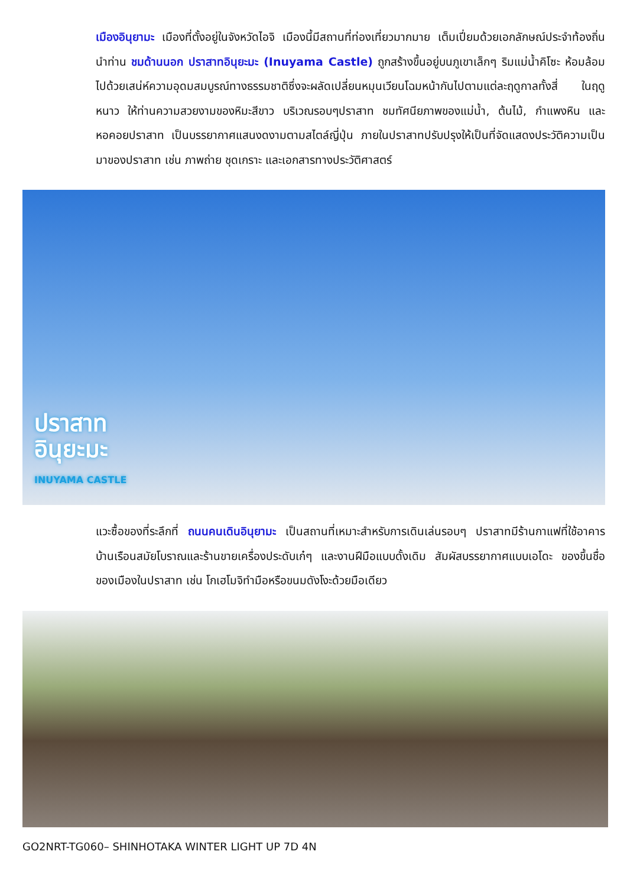เมืองอินุยามะ เมืองที่ตั้งอยู่ในจังหวัดไอจิ เมืองนี้มีสถานที่ท่องเที่ยวมากมาย เต็มเปี่ยมด้วยเอกลักษณ์ประจำท้องถิ่น นำท่าน ชมด้านนอก ปราสาทอินุยะมะ (Inuyama Castle) ถูกสร้างขึ้นอยู่บนภูเขาเล็กๆ ริมแม่น้ำคิโซะ ห้อมล้อมไปด้วยเสน่ห์ความอุดมสมบูรณ์ทางธรรมชาติซึ่งจะผลัดเปลี่ยนหมุนเวียนโฉมหน้ากันไปตามแต่ละฤดูกาลทั้งสี่ ในฤดูหนาว ให้ท่านความสวยงามของหิมะสีขาว บริเวณรอบๆปราสาท ชมทัศนียภาพของแม่น้ำ, ต้นไม้, กำแพงหิน และหอคอยปราสาท เป็นบรรยากาศแสนงดงามตามสไตล์ญี่ปุ่น ภายในปราสาทปรับปรุงให้เป็นที่จัดแสดงประวัติความเป็นมาของปราสาท เช่น ภาพถ่าย ชุดเกราะ และเอกสารทางประวัติศาสตร์
ปราสาท
อินุยะมะ
INUYAMA CASTLE
แวะซื้อของที่ระลึกที่ ถนนคนเดินอินุยามะ เป็นสถานที่เหมาะสำหรับการเดินเล่นรอบๆ ปราสาทมีร้านกาแฟที่ใช้อาคารบ้านเรือนสมัยโบราณและร้านขายเครื่องประดับเก๋ๆ และงานฝีมือแบบดั้งเดิม สัมผัสบรรยากาศแบบเอโดะ ของขึ้นชื่อของเมืองในปราสาท เช่น โกเฮโมจิทำมือหรือขนมดังโงะด้วยมือเดียว
GO2NRT-TG060– SHINHOTAKA WINTER LIGHT UP 7D 4N